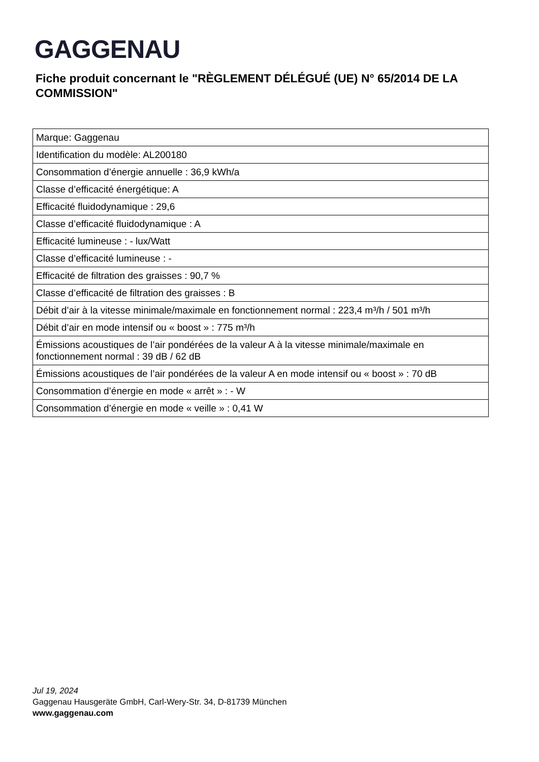GAGGENAU
Fiche produit concernant le "RÈGLEMENT DÉLÉGUÉ (UE) N° 65/2014 DE LA COMMISSION"
| Marque: Gaggenau |
| Identification du modèle: AL200180 |
| Consommation d’énergie annuelle : 36,9 kWh/a |
| Classe d’efficacité énergétique: A |
| Efficacité fluidodynamique : 29,6 |
| Classe d’efficacité fluidodynamique : A |
| Efficacité lumineuse : - lux/Watt |
| Classe d’efficacité lumineuse : - |
| Efficacité de filtration des graisses : 90,7 % |
| Classe d’efficacité de filtration des graisses : B |
| Débit d’air à la vitesse minimale/maximale en fonctionnement normal : 223,4 m³/h / 501 m³/h |
| Débit d’air en mode intensif ou « boost » : 775 m³/h |
| Émissions acoustiques de l’air pondérées de la valeur A à la vitesse minimale/maximale en fonctionnement normal : 39 dB / 62 dB |
| Émissions acoustiques de l’air pondérées de la valeur A en mode intensif ou « boost » : 70 dB |
| Consommation d’énergie en mode « arrêt » : - W |
| Consommation d’énergie en mode « veille » : 0,41 W |
Jul 19, 2024
Gaggenau Hausgeräte GmbH, Carl-Wery-Str. 34, D-81739 München
www.gaggenau.com